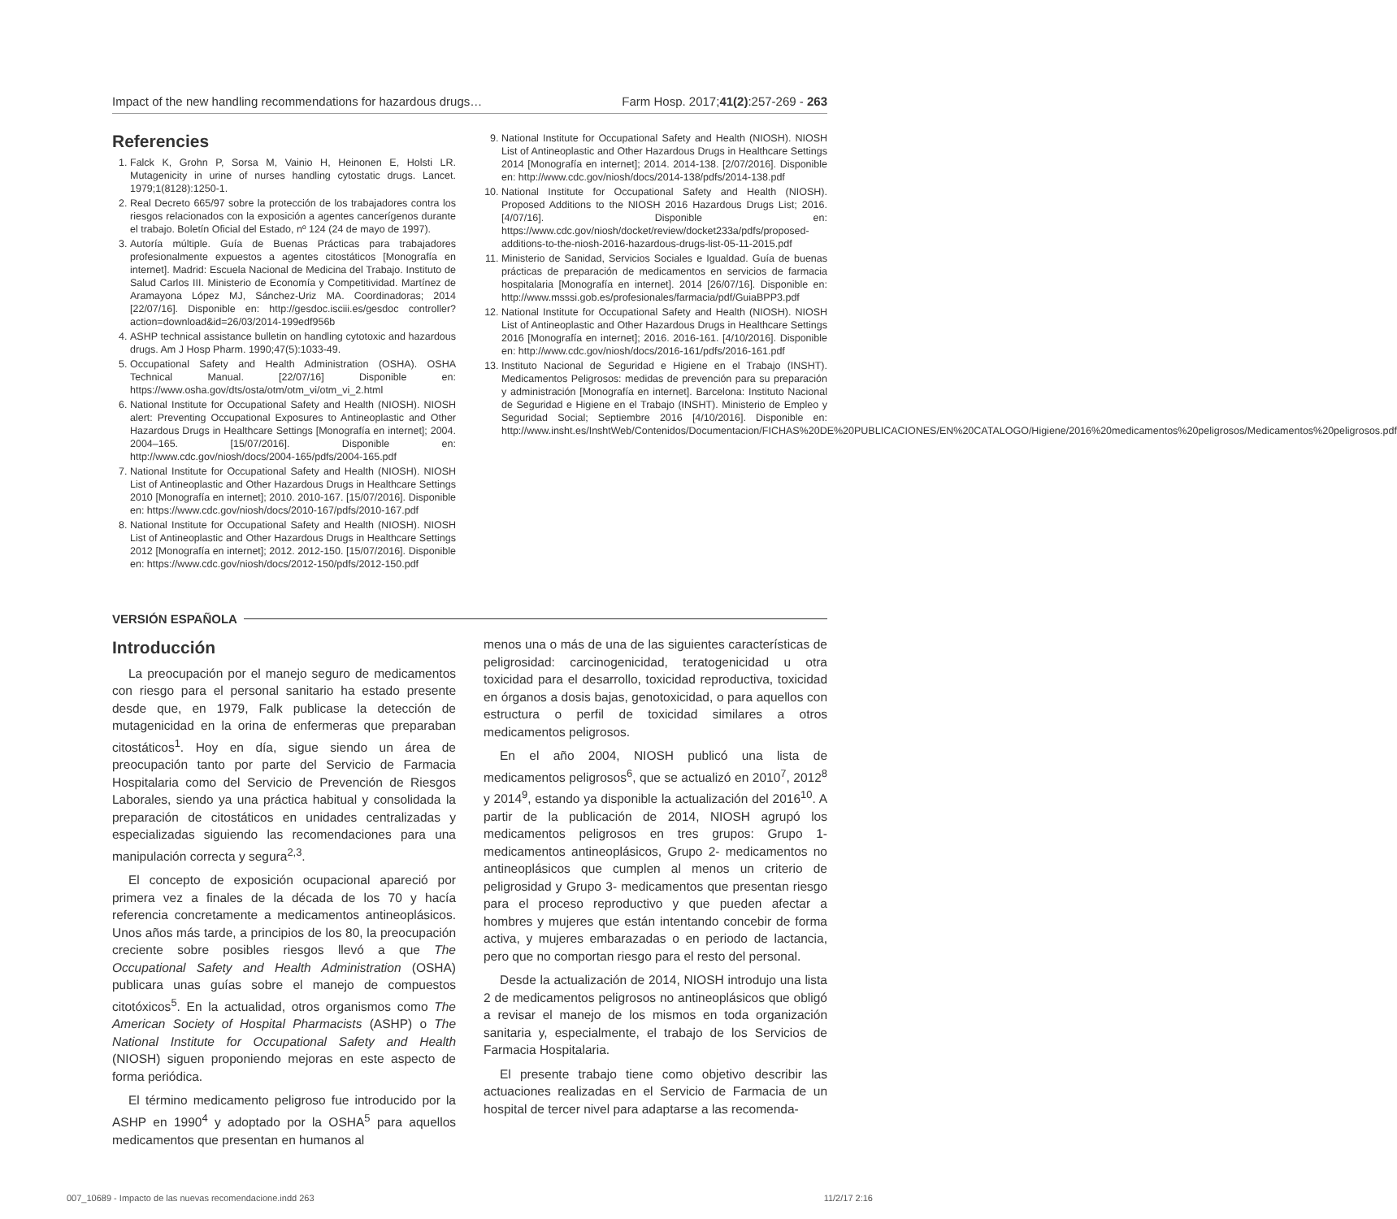Impact of the new handling recommendations for hazardous drugs… Farm Hosp. 2017;41(2):257-269 - 263
Referencies
1. Falck K, Grohn P, Sorsa M, Vainio H, Heinonen E, Holsti LR. Mutagenicity in urine of nurses handling cytostatic drugs. Lancet. 1979;1(8128):1250-1.
2. Real Decreto 665/97 sobre la protección de los trabajadores contra los riesgos relacionados con la exposición a agentes cancerígenos durante el trabajo. Boletín Oficial del Estado, nº 124 (24 de mayo de 1997).
3. Autoría múltiple. Guía de Buenas Prácticas para trabajadores profesionalmente expuestos a agentes citostáticos [Monografía en internet]. Madrid: Escuela Nacional de Medicina del Trabajo. Instituto de Salud Carlos III. Ministerio de Economía y Competitividad. Martínez de Aramayona López MJ, Sánchez-Uriz MA. Coordinadoras; 2014 [22/07/16]. Disponible en: http://gesdoc.isciii.es/gesdoc controller?action=download&id=26/03/2014-199edf956b
4. ASHP technical assistance bulletin on handling cytotoxic and hazardous drugs. Am J Hosp Pharm. 1990;47(5):1033-49.
5. Occupational Safety and Health Administration (OSHA). OSHA Technical Manual. [22/07/16] Disponible en: https://www.osha.gov/dts/osta/otm/otm_vi/otm_vi_2.html
6. National Institute for Occupational Safety and Health (NIOSH). NIOSH alert: Preventing Occupational Exposures to Antineoplastic and Other Hazardous Drugs in Healthcare Settings [Monografía en internet]; 2004. 2004–165. [15/07/2016]. Disponible en: http://www.cdc.gov/niosh/docs/2004-165/pdfs/2004-165.pdf
7. National Institute for Occupational Safety and Health (NIOSH). NIOSH List of Antineoplastic and Other Hazardous Drugs in Healthcare Settings 2010 [Monografía en internet]; 2010. 2010-167. [15/07/2016]. Disponible en: https://www.cdc.gov/niosh/docs/2010-167/pdfs/2010-167.pdf
8. National Institute for Occupational Safety and Health (NIOSH). NIOSH List of Antineoplastic and Other Hazardous Drugs in Healthcare Settings 2012 [Monografía en internet]; 2012. 2012-150. [15/07/2016]. Disponible en: https://www.cdc.gov/niosh/docs/2012-150/pdfs/2012-150.pdf
9. National Institute for Occupational Safety and Health (NIOSH). NIOSH List of Antineoplastic and Other Hazardous Drugs in Healthcare Settings 2014 [Monografía en internet]; 2014. 2014-138. [2/07/2016]. Disponible en: http://www.cdc.gov/niosh/docs/2014-138/pdfs/2014-138.pdf
10. National Institute for Occupational Safety and Health (NIOSH). Proposed Additions to the NIOSH 2016 Hazardous Drugs List; 2016. [4/07/16]. Disponible en: https://www.cdc.gov/niosh/docket/review/docket233a/pdfs/proposed-additions-to-the-niosh-2016-hazardous-drugs-list-05-11-2015.pdf
11. Ministerio de Sanidad, Servicios Sociales e Igualdad. Guía de buenas prácticas de preparación de medicamentos en servicios de farmacia hospitalaria [Monografía en internet]. 2014 [26/07/16]. Disponible en: http://www.msssi.gob.es/profesionales/farmacia/pdf/GuiaBPP3.pdf
12. National Institute for Occupational Safety and Health (NIOSH). NIOSH List of Antineoplastic and Other Hazardous Drugs in Healthcare Settings 2016 [Monografía en internet]; 2016. 2016-161. [4/10/2016]. Disponible en: http://www.cdc.gov/niosh/docs/2016-161/pdfs/2016-161.pdf
13. Instituto Nacional de Seguridad e Higiene en el Trabajo (INSHT). Medicamentos Peligrosos: medidas de prevención para su preparación y administración [Monografía en internet]. Barcelona: Instituto Nacional de Seguridad e Higiene en el Trabajo (INSHT). Ministerio de Empleo y Seguridad Social; Septiembre 2016 [4/10/2016]. Disponible en: http://www.insht.es/InshtWeb/Contenidos/Documentacion/FICHAS%20DE%20PUBLICACIONES/EN%20CATALOGO/Higiene/2016%20medicamentos%20peligrosos/Medicamentos%20peligrosos.pdf
VERSIÓN ESPAÑOLA
Introducción
La preocupación por el manejo seguro de medicamentos con riesgo para el personal sanitario ha estado presente desde que, en 1979, Falk publicase la detección de mutagenicidad en la orina de enfermeras que preparaban citostáticos<sup>1</sup>. Hoy en día, sigue siendo un área de preocupación tanto por parte del Servicio de Farmacia Hospitalaria como del Servicio de Prevención de Riesgos Laborales, siendo ya una práctica habitual y consolidada la preparación de citostáticos en unidades centralizadas y especializadas siguiendo las recomendaciones para una manipulación correcta y segura<sup>2,3</sup>.
El concepto de exposición ocupacional apareció por primera vez a finales de la década de los 70 y hacía referencia concretamente a medicamentos antineoplásicos. Unos años más tarde, a principios de los 80, la preocupación creciente sobre posibles riesgos llevó a que The Occupational Safety and Health Administration (OSHA) publicara unas guías sobre el manejo de compuestos citotóxicos<sup>5</sup>. En la actualidad, otros organismos como The American Society of Hospital Pharmacists (ASHP) o The National Institute for Occupational Safety and Health (NIOSH) siguen proponiendo mejoras en este aspecto de forma periódica.
El término medicamento peligroso fue introducido por la ASHP en 1990<sup>4</sup> y adoptado por la OSHA<sup>5</sup> para aquellos medicamentos que presentan en humanos al
menos una o más de una de las siguientes características de peligrosidad: carcinogenicidad, teratogenicidad u otra toxicidad para el desarrollo, toxicidad reproductiva, toxicidad en órganos a dosis bajas, genotoxicidad, o para aquellos con estructura o perfil de toxicidad similares a otros medicamentos peligrosos.
En el año 2004, NIOSH publicó una lista de medicamentos peligrosos<sup>6</sup>, que se actualizó en 2010<sup>7</sup>, 2012<sup>8</sup> y 2014<sup>9</sup>, estando ya disponible la actualización del 2016<sup>10</sup>. A partir de la publicación de 2014, NIOSH agrupó los medicamentos peligrosos en tres grupos: Grupo 1- medicamentos antineoplásicos, Grupo 2- medicamentos no antineoplásicos que cumplen al menos un criterio de peligrosidad y Grupo 3- medicamentos que presentan riesgo para el proceso reproductivo y que pueden afectar a hombres y mujeres que están intentando concebir de forma activa, y mujeres embarazadas o en periodo de lactancia, pero que no comportan riesgo para el resto del personal.
Desde la actualización de 2014, NIOSH introdujo una lista 2 de medicamentos peligrosos no antineoplásicos que obligó a revisar el manejo de los mismos en toda organización sanitaria y, especialmente, el trabajo de los Servicios de Farmacia Hospitalaria.
El presente trabajo tiene como objetivo describir las actuaciones realizadas en el Servicio de Farmacia de un hospital de tercer nivel para adaptarse a las recomenda-
007_10689 - Impacto de las nuevas recomendacione.indd 263 11/2/17 2:16